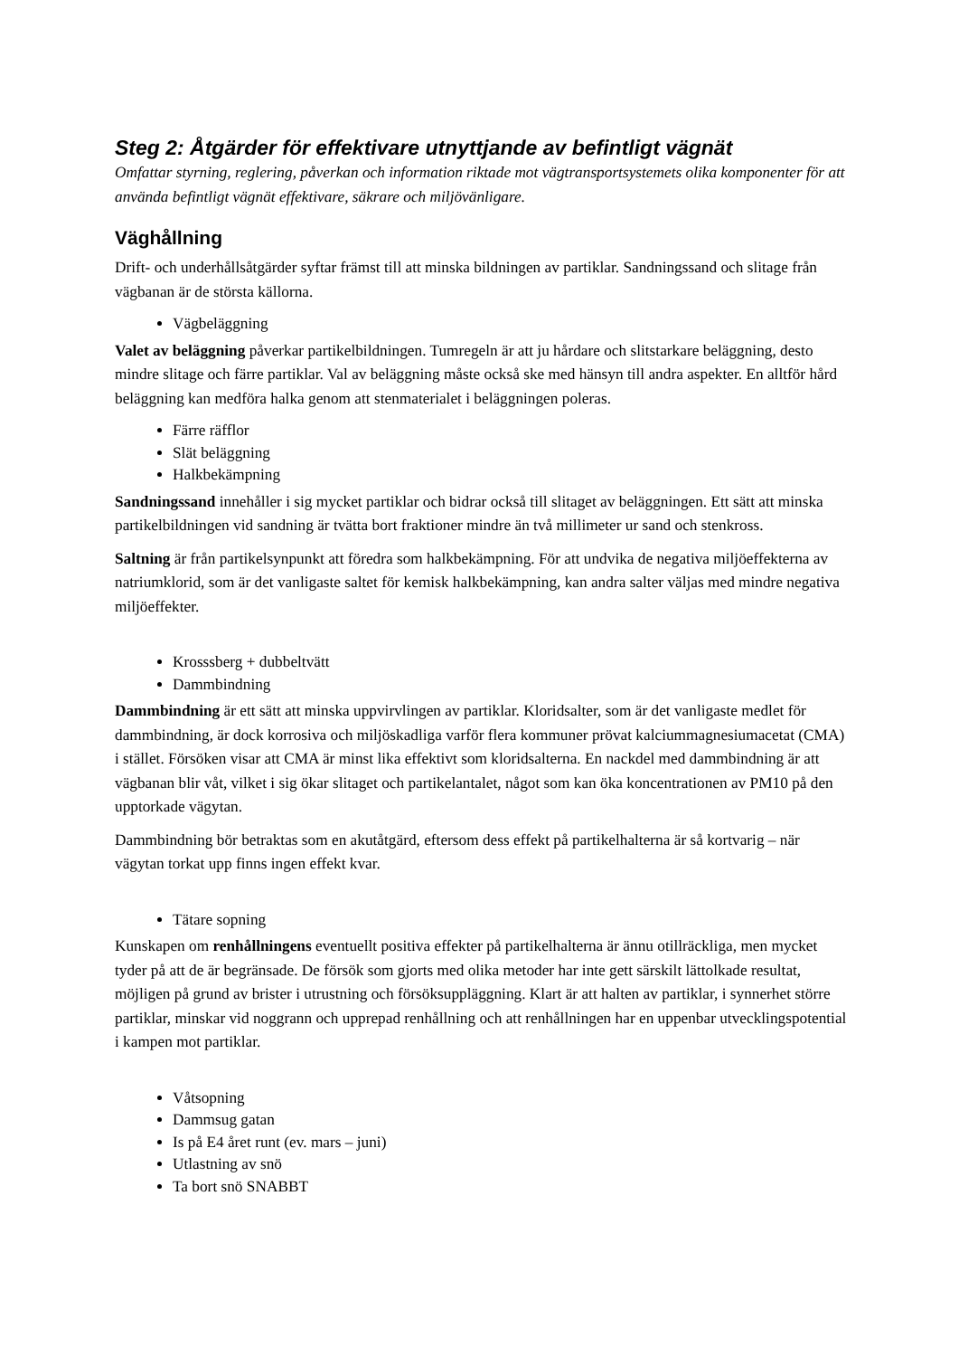Steg 2: Åtgärder för effektivare utnyttjande av befintligt vägnät
Omfattar styrning, reglering, påverkan och information riktade mot vägtransportsystemets olika komponenter för att använda befintligt vägnät effektivare, säkrare och miljövänligare.
Väghållning
Drift- och underhållsåtgärder syftar främst till att minska bildningen av partiklar. Sandningssand och slitage från vägbanan är de största källorna.
Vägbeläggning
Valet av beläggning påverkar partikelbildningen. Tumregeln är att ju hårdare och slitstarkare beläggning, desto mindre slitage och färre partiklar. Val av beläggning måste också ske med hänsyn till andra aspekter. En alltför hård beläggning kan medföra halka genom att stenmaterialet i beläggningen poleras.
Färre räfflor
Slät beläggning
Halkbekämpning
Sandningssand innehåller i sig mycket partiklar och bidrar också till slitaget av beläggningen. Ett sätt att minska partikelbildningen vid sandning är tvätta bort fraktioner mindre än två millimeter ur sand och stenkross.
Saltning är från partikelsynpunkt att föredra som halkbekämpning. För att undvika de negativa miljöeffekterna av natriumklorid, som är det vanligaste saltet för kemisk halkbekämpning, kan andra salter väljas med mindre negativa miljöeffekter.
Krosssberg + dubbeltvätt
Dammbindning
Dammbindning är ett sätt att minska uppvirvlingen av partiklar. Kloridsalter, som är det vanligaste medlet för dammbindning, är dock korrosiva och miljöskadliga varför flera kommuner prövat kalciummagnesiumacetat (CMA) i stället. Försöken visar att CMA är minst lika effektivt som kloridsalterna. En nackdel med dammbindning är att vägbanan blir våt, vilket i sig ökar slitaget och partikelantalet, något som kan öka koncentrationen av PM10 på den upptorkade vägytan.
Dammbindning bör betraktas som en akutåtgärd, eftersom dess effekt på partikelhalterna är så kortvarig – när vägytan torkat upp finns ingen effekt kvar.
Tätare sopning
Kunskapen om renhållningens eventuellt positiva effekter på partikelhalterna är ännu otillräckliga, men mycket tyder på att de är begränsade. De försök som gjorts med olika metoder har inte gett särskilt lättolkade resultat, möjligen på grund av brister i utrustning och försöksuppläggning. Klart är att halten av partiklar, i synnerhet större partiklar, minskar vid noggrann och upprepad renhållning och att renhållningen har en uppenbar utvecklingspotential i kampen mot partiklar.
Våtsopning
Dammsug gatan
Is på E4 året runt (ev. mars – juni)
Utlastning av snö
Ta bort snö SNABBT